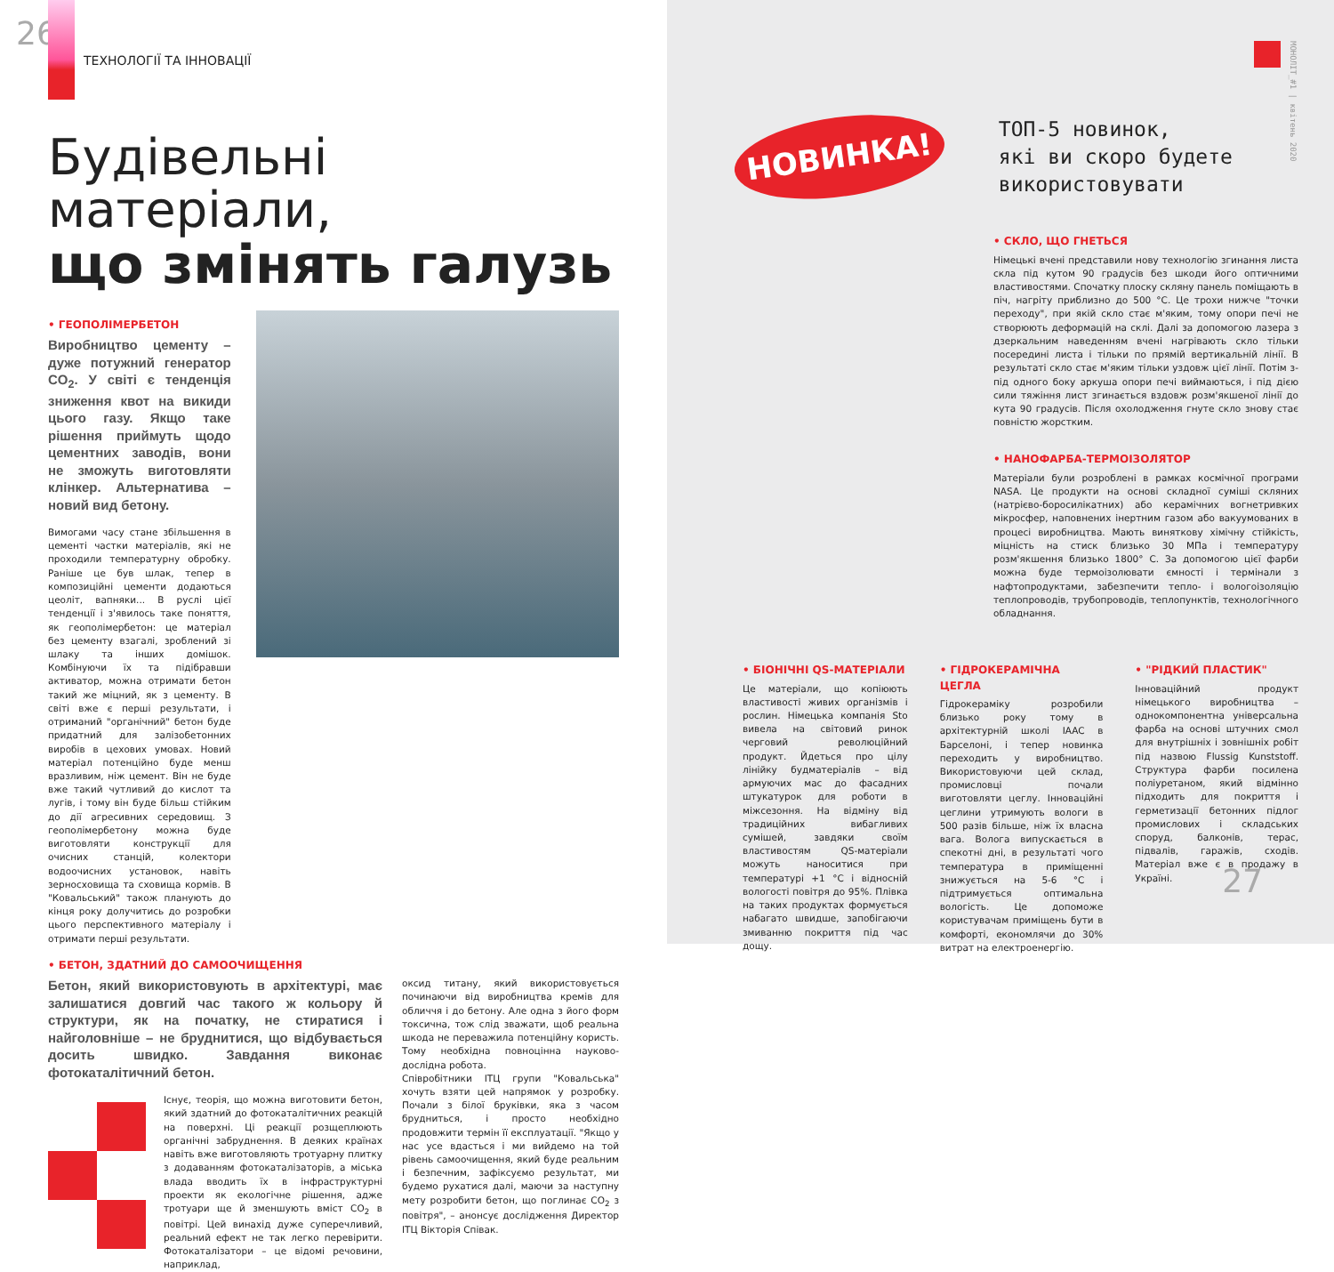26
ТЕХНОЛОГІЇ ТА ІННОВАЦІЇ
Будівельні матеріали,
що змінять галузь
• ГЕОПОЛІМЕРБЕТОН
Виробництво цементу – дуже потужний генератор CO<sub>2</sub>. У світі є тенденція зниження квот на викиди цього газу. Якщо таке рішення приймуть щодо цементних заводів, вони не зможуть виготовляти клінкер. Альтернатива – новий вид бетону.
Вимогами часу стане збільшення в цементі частки матеріалів, які не проходили температурну обробку. Раніше це був шлак, тепер в композиційні цементи додаються цеоліт, вапняки... В руслі цієї тенденції і з'явилось таке поняття, як геополімербетон: це матеріал без цементу взагалі, зроблений зі шлаку та інших домішок. Комбінуючи їх та підібравши активатор, можна отримати бетон такий же міцний, як з цементу. В світі вже є перші результати, і отриманий "органічний" бетон буде придатний для залізобетонних виробів в цехових умовах. Новий матеріал потенційно буде менш вразливим, ніж цемент. Він не буде вже такий чутливий до кислот та лугів, і тому він буде більш стійким до дії агресивних середовищ. З геополімербетону можна буде виготовляти конструкції для очисних станцій, колектори водоочисних установок, навіть зерносховища та сховища кормів. В "Ковальський" також планують до кінця року долучитись до розробки цього перспективного матеріалу і отримати перші результати.
• БЕТОН, ЗДАТНИЙ ДО САМООЧИЩЕННЯ
Бетон, який використовують в архітектурі, має залишатися довгий час такого ж кольору й структури, як на початку, не стиратися і найголовніше – не бруднитися, що відбувається досить швидко. Завдання виконає фотокаталітичний бетон.
Існує, теорія, що можна виготовити бетон, який здатний до фотокаталітичних реакцій на поверхні. Ці реакції розщеплюють органічні забруднення. В деяких країнах навіть вже виготовляють тротуарну плитку з додаванням фотокаталізаторів, а міська влада вводить їх в інфраструктурні проекти як екологічне рішення, адже тротуари ще й зменшують вміст CO<sub>2</sub> в повітрі. Цей винахід дуже суперечливий, реальний ефект не так легко перевірити. Фотокаталізатори – це відомі речовини, наприклад,
оксид титану, який використовується починаючи від виробництва кремів для обличчя і до бетону. Але одна з його форм токсична, тож слід зважати, щоб реальна шкода не переважила потенційну користь. Тому необхідна повноцінна науково-дослідна робота.
Співробітники ІТЦ групи "Ковальська" хочуть взяти цей напрямок у розробку. Почали з білої бруківки, яка з часом брудниться, і просто необхідно продовжити термін її експлуатації. "Якщо у нас усе вдасться і ми вийдемо на той рівень самоочищення, який буде реальним і безпечним, зафіксуємо результат, ми будемо рухатися далі, маючи за наступну мету розробити бетон, що поглинає CO<sub>2</sub> з повітря", – анонсує дослідження Директор ІТЦ Вікторія Співак.
МОНОЛІТ_#1 | квітень 2020
НОВИНКА!
ТОП-5 новинок,
які ви скоро будете
використовувати
• СКЛО, ЩО ГНЕТЬСЯ
Німецькі вчені представили нову технологію згинання листа скла під кутом 90 градусів без шкоди його оптичними властивостями. Спочатку плоску скляну панель поміщають в піч, нагріту приблизно до 500 °C. Це трохи нижче "точки переходу", при якій скло стає м'яким, тому опори печі не створюють деформацій на склі. Далі за допомогою лазера з дзеркальним наведенням вчені нагрівають скло тільки посередині листа і тільки по прямій вертикальній лінії. В результаті скло стає м'яким тільки уздовж цієї лінії. Потім з-під одного боку аркуша опори печі виймаються, і під дією сили тяжіння лист згинається вздовж розм'якшеної лінії до кута 90 градусів. Після охолодження гнуте скло знову стає повністю жорстким.
• НАНОФАРБА-ТЕРМОІЗОЛЯТОР
Матеріали були розроблені в рамках космічної програми NASA. Це продукти на основі складної суміші скляних (натрієво-боросилікатних) або керамічних вогнетривких мікросфер, наповнених інертним газом або вакуумованих в процесі виробництва. Мають виняткову хімічну стійкість, міцність на стиск близько 30 МПа і температуру розм'якшення близько 1800° С. За допомогою цієї фарби можна буде термоізолювати ємності і термінали з нафтопродуктами, забезпечити тепло- і вологоізоляцію теплопроводів, трубопроводів, теплопунктів, технологічного обладнання.
• БІОНІЧНІ QS-МАТЕРІАЛИ
Це матеріали, що копіюють властивості живих організмів і рослин. Німецька компанія Sto вивела на світовий ринок черговий революційний продукт. Йдеться про цілу лінійку будматеріалів – від армуючих мас до фасадних штукатурок для роботи в міжсезоння. На відміну від традиційних вибагливих сумішей, завдяки своїм властивостям QS-матеріали можуть наноситися при температурі +1 °C і відносній вологості повітря до 95%. Плівка на таких продуктах формується набагато швидше, запобігаючи змиванню покриття під час дощу.
• ГІДРОКЕРАМІЧНА ЦЕГЛА
Гідрокераміку розробили близько року тому в архітектурній школі IAAC в Барселоні, і тепер новинка переходить у виробництво. Використовуючи цей склад, промисловці почали виготовляти цеглу. Інноваційні цеглини утримують вологи в 500 разів більше, ніж їх власна вага. Волога випускається в спекотні дні, в результаті чого температура в приміщенні знижується на 5-6 °C і підтримується оптимальна вологість. Це допоможе користувачам приміщень бути в комфорті, економлячи до 30% витрат на електроенергію.
• "РІДКИЙ ПЛАСТИК"
Інноваційний продукт німецького виробництва – однокомпонентна універсальна фарба на основі штучних смол для внутрішніх і зовнішніх робіт під назвою Flussig Kunststoff. Структура фарби посилена поліуретаном, який відмінно підходить для покриття і герметизації бетонних підлог промислових і складських споруд, балконів, терас, підвалів, гаражів, сходів. Матеріал вже є в продажу в Україні.
27